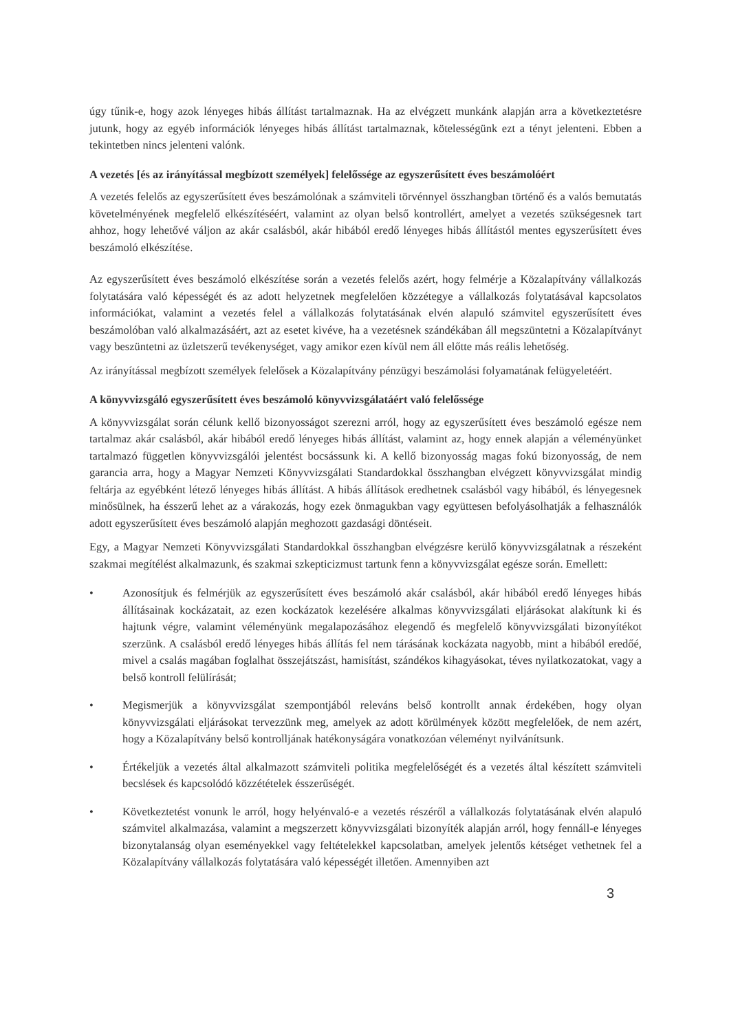úgy tűnik-e, hogy azok lényeges hibás állítást tartalmaznak. Ha az elvégzett munkánk alapján arra a következtetésre jutunk, hogy az egyéb információk lényeges hibás állítást tartalmaznak, kötelességünk ezt a tényt jelenteni. Ebben a tekintetben nincs jelenteni valónk.
A vezetés [és az irányítással megbízott személyek] felelőssége az egyszerűsített éves beszámolóért
A vezetés felelős az egyszerűsített éves beszámolónak a számviteli törvénnyel összhangban történő és a valós bemutatás követelményének megfelelő elkészítéséért, valamint az olyan belső kontrollért, amelyet a vezetés szükségesnek tart ahhoz, hogy lehetővé váljon az akár csalásból, akár hibából eredő lényeges hibás állítástól mentes egyszerűsített éves beszámoló elkészítése.
Az egyszerűsített éves beszámoló elkészítése során a vezetés felelős azért, hogy felmérje a Közalapítvány vállalkozás folytatására való képességét és az adott helyzetnek megfelelően közzétegye a vállalkozás folytatásával kapcsolatos információkat, valamint a vezetés felel a vállalkozás folytatásának elvén alapuló számvitel egyszerűsített éves beszámolóban való alkalmazásáért, azt az esetet kivéve, ha a vezetésnek szándékában áll megszüntetni a Közalapítványt vagy beszüntetni az üzletszerű tevékenységet, vagy amikor ezen kívül nem áll előtte más reális lehetőség.
Az irányítással megbízott személyek felelősek a Közalapítvány pénzügyi beszámolási folyamatának felügyeletéért.
A könyvvizsgáló egyszerűsített éves beszámoló könyvvizsgálatáért való felelőssége
A könyvvizsgálat során célunk kellő bizonyosságot szerezni arról, hogy az egyszerűsített éves beszámoló egésze nem tartalmaz akár csalásból, akár hibából eredő lényeges hibás állítást, valamint az, hogy ennek alapján a véleményünket tartalmazó független könyvvizsgálói jelentést bocsássunk ki. A kellő bizonyosság magas fokú bizonyosság, de nem garancia arra, hogy a Magyar Nemzeti Könyvvizsgálati Standardokkal összhangban elvégzett könyvvizsgálat mindig feltárja az egyébként létező lényeges hibás állítást. A hibás állítások eredhetnek csalásból vagy hibából, és lényegesnek minősülnek, ha ésszerű lehet az a várakozás, hogy ezek önmagukban vagy együttesen befolyásolhatják a felhasználók adott egyszerűsített éves beszámoló alapján meghozott gazdasági döntéseit.
Egy, a Magyar Nemzeti Könyvvizsgálati Standardokkal összhangban elvégzésre kerülő könyvvizsgálatnak a részeként szakmai megítélést alkalmazunk, és szakmai szkepticizmust tartunk fenn a könyvvizsgálat egésze során. Emellett:
• Azonosítjuk és felmérjük az egyszerűsített éves beszámoló akár csalásból, akár hibából eredő lényeges hibás állításainak kockázatait, az ezen kockázatok kezelésére alkalmas könyvvizsgálati eljárásokat alakítunk ki és hajtunk végre, valamint véleményünk megalapozásához elegendő és megfelelő könyvvizsgálati bizonyítékot szerzünk. A csalásból eredő lényeges hibás állítás fel nem tárásának kockázata nagyobb, mint a hibából eredőé, mivel a csalás magában foglalhat összejátszást, hamisítást, szándékos kihagyásokat, téves nyilatkozatokat, vagy a belső kontroll felülírását;
• Megismerjük a könyvvizsgálat szempontjából releváns belső kontrollt annak érdekében, hogy olyan könyvvizsgálati eljárásokat tervezzünk meg, amelyek az adott körülmények között megfelelőek, de nem azért, hogy a Közalapítvány belső kontrolljának hatékonyságára vonatkozóan véleményt nyilvánítsunk.
• Értékeljük a vezetés által alkalmazott számviteli politika megfelelőségét és a vezetés által készített számviteli becslések és kapcsolódó közzétételek ésszerűségét.
• Következtetést vonunk le arról, hogy helyénvaló-e a vezetés részéről a vállalkozás folytatásának elvén alapuló számvitel alkalmazása, valamint a megszerzett könyvvizsgálati bizonyíték alapján arról, hogy fennáll-e lényeges bizonytalanság olyan eseményekkel vagy feltételekkel kapcsolatban, amelyek jelentős kétséget vethetnek fel a Közalapítvány vállalkozás folytatására való képességét illetően. Amennyiben azt
3